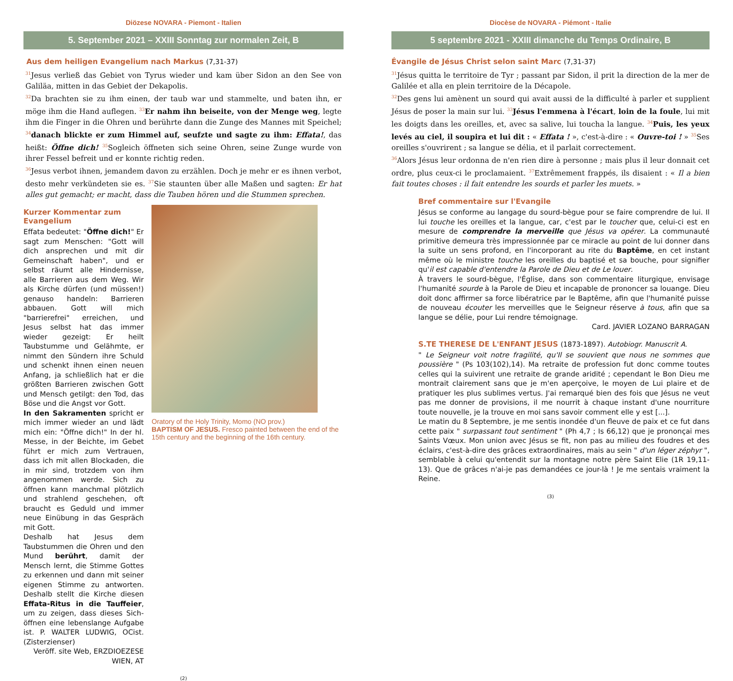Diözese NOVARA - Piemont - Italien
5. September 2021 – XXIII Sonntag zur normalen Zeit, B
Aus dem heiligen Evangelium nach Markus (7,31-37)
<sup>31</sup> Jesus verließ das Gebiet von Tyrus wieder und kam über Sidon an den See von Galiläa, mitten in das Gebiet der Dekapolis.
<sup>32</sup> Da brachten sie zu ihm einen, der taub war und stammelte, und baten ihn, er möge ihm die Hand auflegen. <sup>33</sup>Er nahm ihn beiseite, von der Menge weg, legte ihm die Finger in die Ohren und berührte dann die Zunge des Mannes mit Speichel; <sup>34</sup>danach blickte er zum Himmel auf, seufzte und sagte zu ihm: Effata!, das heißt: Öffne dich! <sup>35</sup>Sogleich öffneten sich seine Ohren, seine Zunge wurde von ihrer Fessel befreit und er konnte richtig reden.
<sup>36</sup> Jesus verbot ihnen, jemandem davon zu erzählen. Doch je mehr er es ihnen verbot, desto mehr verkündeten sie es. <sup>37</sup>Sie staunten über alle Maßen und sagten: Er hat alles gut gemacht; er macht, dass die Tauben hören und die Stummen sprechen.
Kurzer Kommentar zum Evangelium
Effata bedeutet: "Öffne dich!" Er sagt zum Menschen: "Gott will dich ansprechen und mit dir Gemeinschaft haben", und er selbst räumt alle Hindernisse, alle Barrieren aus dem Weg. Wir als Kirche dürfen (und müssen!) genauso handeln: Barrieren abbauen. Gott will mich "barrierefrei" erreichen, und Jesus selbst hat das immer wieder gezeigt: Er heilt Taubstumme und Gelähmte, er nimmt den Sündern ihre Schuld und schenkt ihnen einen neuen Anfang, ja schließlich hat er die größten Barrieren zwischen Gott und Mensch getilgt: den Tod, das Böse und die Angst vor Gott.
In den Sakramenten spricht er mich immer wieder an und lädt mich ein: "Öffne dich!" In der hl. Messe, in der Beichte, im Gebet führt er mich zum Vertrauen, dass ich mit allen Blockaden, die in mir sind, trotzdem von ihm angenommen werde. Sich zu öffnen kann manchmal plötzlich und strahlend geschehen, oft braucht es Geduld und immer neue Einübung in das Gespräch mit Gott.
Deshalb hat Jesus dem Taubstummen die Ohren und den Mund berührt, damit der Mensch lernt, die Stimme Gottes zu erkennen und dann mit seiner eigenen Stimme zu antworten. Deshalb stellt die Kirche diesen Effata-Ritus in die Tauffeier, um zu zeigen, dass dieses Sich-öffnen eine lebenslange Aufgabe ist. P. WALTER LUDWIG, OCist. (Zisterzienser)
Veröff. site Web, ERZDIOEZESE WIEN, AT
Oratory of the Holy Trinity, Momo (NO prov.)
BAPTISM OF JESUS. Fresco painted between the end of the 15th century and the beginning of the 16th century.
(2)
Diocèse de NOVARA - Piémont - Italie
5 septembre 2021 - XXIII dimanche du Temps Ordinaire, B
Évangile de Jésus Christ selon saint Marc (7,31-37)
<sup>31</sup> Jésus quitta le territoire de Tyr ; passant par Sidon, il prit la direction de la mer de Galilée et alla en plein territoire de la Décapole.
<sup>32</sup> Des gens lui amènent un sourd qui avait aussi de la difficulté à parler et supplient Jésus de poser la main sur lui. <sup>33</sup>Jésus l'emmena à l'écart, loin de la foule, lui mit les doigts dans les oreilles, et, avec sa salive, lui toucha la langue. <sup>34</sup>Puis, les yeux levés au ciel, il soupira et lui dit : « Effata ! », c'est-à-dire : « Ouvre-toi ! » <sup>35</sup>Ses oreilles s'ouvrirent ; sa langue se délia, et il parlait correctement.
<sup>36</sup> Alors Jésus leur ordonna de n'en rien dire à personne ; mais plus il leur donnait cet ordre, plus ceux-ci le proclamaient. <sup>37</sup>Extrêmement frappés, ils disaient : « Il a bien fait toutes choses : il fait entendre les sourds et parler les muets. »
Bref commentaire sur l'Evangile
Jésus se conforme au langage du sourd-bègue pour se faire comprendre de lui. Il lui touche les oreilles et la langue, car, c'est par le toucher que, celui-ci est en mesure de comprendre la merveille que Jésus va opérer. La communauté primitive demeura très impressionnée par ce miracle au point de lui donner dans la suite un sens profond, en l'incorporant au rite du Baptême, en cet instant même où le ministre touche les oreilles du baptisé et sa bouche, pour signifier qu'il est capable d'entendre la Parole de Dieu et de Le louer.
À travers le sourd-bègue, l'Église, dans son commentaire liturgique, envisage l'humanité sourde à la Parole de Dieu et incapable de prononcer sa louange. Dieu doit donc affirmer sa force libératrice par le Baptême, afin que l'humanité puisse de nouveau écouter les merveilles que le Seigneur réserve à tous, afin que sa langue se délie, pour Lui rendre témoignage.
Card. JAVIER LOZANO BARRAGAN
S.TE THERESE DE L'ENFANT JESUS (1873-1897). Autobiogr. Manuscrit A.
" Le Seigneur voit notre fragilité, qu'Il se souvient que nous ne sommes que poussière " (Ps 103(102),14). Ma retraite de profession fut donc comme toutes celles qui la suivirent une retraite de grande aridité ; cependant le Bon Dieu me montrait clairement sans que je m'en aperçoive, le moyen de Lui plaire et de pratiquer les plus sublimes vertus. J'ai remarqué bien des fois que Jésus ne veut pas me donner de provisions, il me nourrit à chaque instant d'une nourriture toute nouvelle, je la trouve en moi sans savoir comment elle y est [...].
Le matin du 8 Septembre, je me sentis inondée d'un fleuve de paix et ce fut dans cette paix " surpassant tout sentiment " (Ph 4,7 ; Is 66,12) que je prononçai mes Saints Vœux. Mon union avec Jésus se fit, non pas au milieu des foudres et des éclairs, c'est-à-dire des grâces extraordinaires, mais au sein " d'un léger zéphyr ", semblable à celui qu'entendit sur la montagne notre père Saint Elie (1R 19,11-13). Que de grâces n'ai-je pas demandées ce jour-là ! Je me sentais vraiment la Reine.
(3)